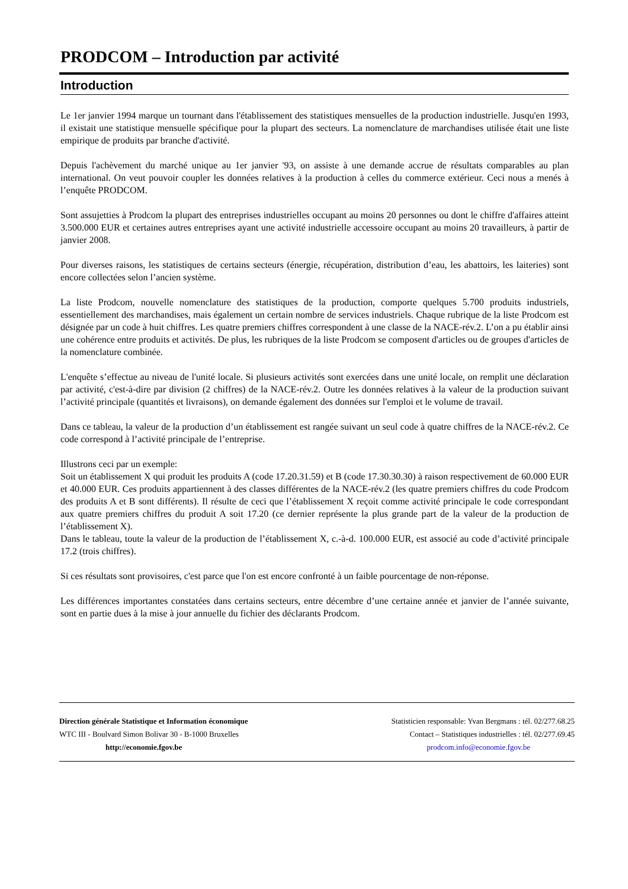PRODCOM – Introduction par activité
Introduction
Le 1er janvier 1994 marque un tournant dans l'établissement des statistiques mensuelles de la production industrielle. Jusqu'en 1993, il existait une statistique mensuelle spécifique pour la plupart des secteurs. La nomenclature de marchandises utilisée était une liste empirique de produits par branche d'activité.
Depuis l'achèvement du marché unique au 1er janvier '93, on assiste à une demande accrue de résultats comparables au plan international. On veut pouvoir coupler les données relatives à la production à celles du commerce extérieur. Ceci nous a menés à l’enquête PRODCOM.
Sont assujetties à Prodcom la plupart des entreprises industrielles occupant au moins 20 personnes ou dont le chiffre d'affaires atteint 3.500.000 EUR et certaines autres entreprises ayant une activité industrielle accessoire occupant au moins 20 travailleurs, à partir de janvier 2008.
Pour diverses raisons, les statistiques de certains secteurs (énergie, récupération, distribution d’eau, les abattoirs, les laiteries) sont encore collectées selon l’ancien système.
La liste Prodcom, nouvelle nomenclature des statistiques de la production, comporte quelques 5.700 produits industriels, essentiellement des marchandises, mais également un certain nombre de services industriels. Chaque rubrique de la liste Prodcom est désignée par un code à huit chiffres. Les quatre premiers chiffres correspondent à une classe de la NACE-rév.2. L’on a pu établir ainsi une cohérence entre produits et activités. De plus, les rubriques de la liste Prodcom se composent d'articles ou de groupes d'articles de la nomenclature combinée.
L'enquête s’effectue au niveau de l'unité locale. Si plusieurs activités sont exercées dans une unité locale, on remplit une déclaration par activité, c'est-à-dire par division (2 chiffres) de la NACE-rév.2. Outre les données relatives à la valeur de la production suivant l’activité principale (quantités et livraisons), on demande également des données sur l'emploi et le volume de travail.
Dans ce tableau, la valeur de la production d’un établissement est rangée suivant un seul code à quatre chiffres de la NACE-rév.2. Ce code correspond à l’activité principale de l’entreprise.
Illustrons ceci par un exemple:
Soit un établissement X qui produit les produits A (code 17.20.31.59) et B (code 17.30.30.30) à raison respectivement de 60.000 EUR et 40.000 EUR. Ces produits appartiennent à des classes différentes de la NACE-rév.2 (les quatre premiers chiffres du code Prodcom des produits A et B sont différents). Il résulte de ceci que l’établissement X reçoit comme activité principale le code correspondant aux quatre premiers chiffres du produit A soit 17.20 (ce dernier représente la plus grande part de la valeur de la production de l’établissement X).
Dans le tableau, toute la valeur de la production de l’établissement X, c.-à-d. 100.000 EUR, est associé au code d’activité principale 17.2 (trois chiffres).
Si ces résultats sont provisoires, c'est parce que l'on est encore confronté à un faible pourcentage de non-réponse.
Les différences importantes constatées dans certains secteurs, entre décembre d’une certaine année et janvier de l’année suivante, sont en partie dues à la mise à jour annuelle du fichier des déclarants Prodcom.
Direction générale Statistique et Information économique
WTC III - Boulvard Simon Bolivar 30 - B-1000 Bruxelles
http://economie.fgov.be
Statisticien responsable: Yvan Bergmans : tél. 02/277.68.25
Contact – Statistiques industrielles : tél. 02/277.69.45
prodcom.info@economie.fgov.be